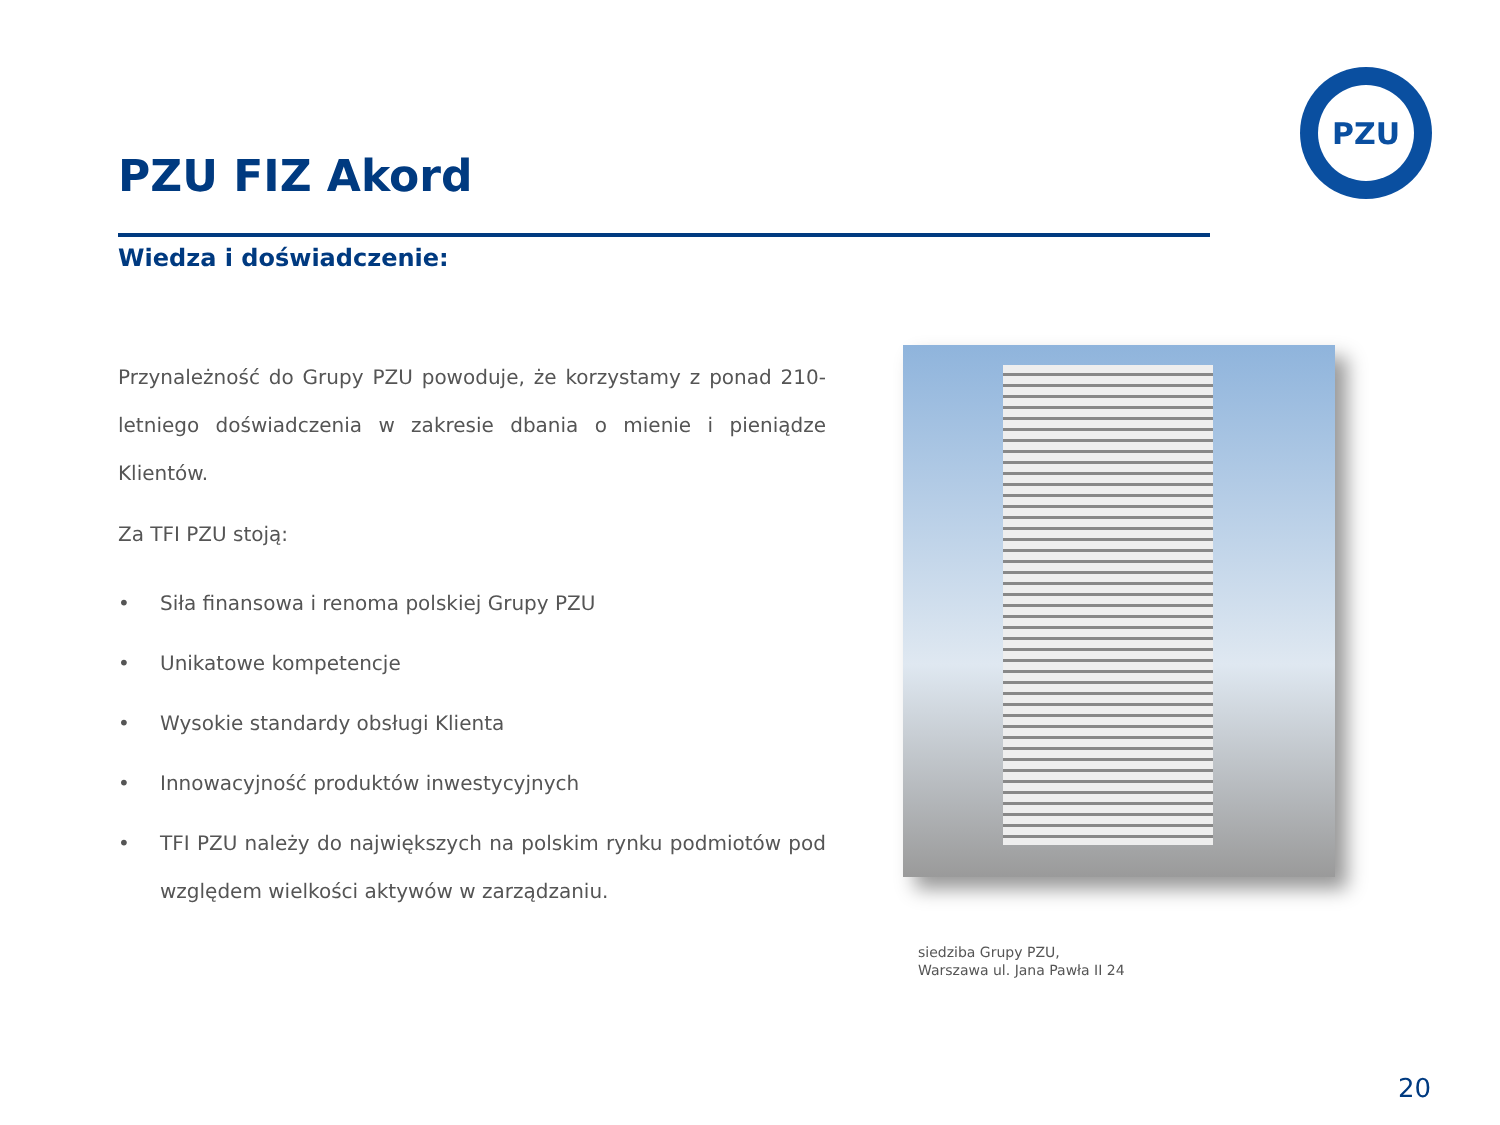PZU
PZU FIZ Akord
Wiedza i doświadczenie:
Przynależność do Grupy PZU powoduje, że korzystamy z ponad 210-letniego doświadczenia w zakresie dbania o mienie i pieniądze Klientów.
Za TFI PZU stoją:
• Siła finansowa i renoma polskiej Grupy PZU
• Unikatowe kompetencje
• Wysokie standardy obsługi Klienta
• Innowacyjność produktów inwestycyjnych
• TFI PZU należy do największych na polskim rynku podmiotów pod względem wielkości aktywów w zarządzaniu.
siedziba Grupy PZU,
Warszawa ul. Jana Pawła II 24
20